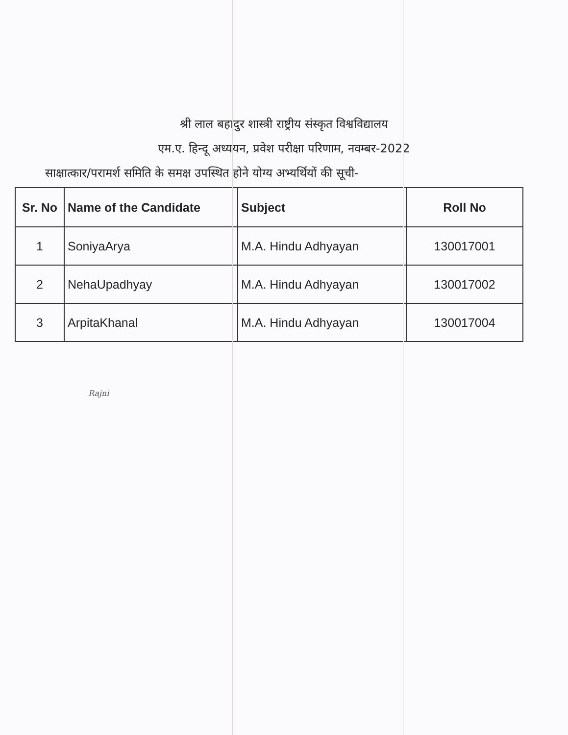श्री लाल बहादुर शास्त्री राष्ट्रीय संस्कृत विश्वविद्यालय
एम.ए. हिन्दू अध्ययन, प्रवेश परीक्षा परिणाम, नवम्बर-2022
साक्षात्कार/परामर्श समिति के समक्ष उपस्थित होने योग्य अभ्यर्थियों की सूची-
| Sr. No | Name of the Candidate | Subject | Roll No |
| --- | --- | --- | --- |
| 1 | SoniyaArya | M.A. Hindu Adhyayan | 130017001 |
| 2 | NehaUpadhyay | M.A. Hindu Adhyayan | 130017002 |
| 3 | ArpitaKhanal | M.A. Hindu Adhyayan | 130017004 |
Rajni